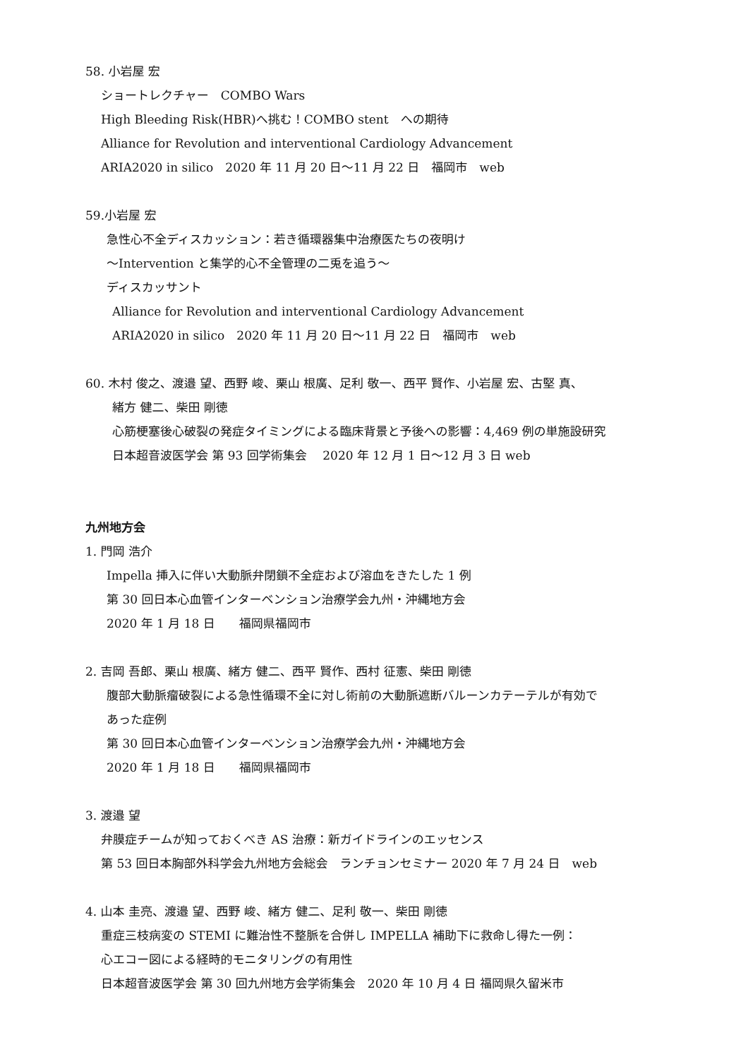58. 小岩屋 宏
ショートレクチャー　COMBO Wars
High Bleeding Risk(HBR)へ挑む！COMBO stent　への期待
Alliance for Revolution and interventional Cardiology Advancement
ARIA2020 in silico　2020 年 11 月 20 日～11 月 22 日　福岡市　web
59.小岩屋 宏
急性心不全ディスカッション：若き循環器集中治療医たちの夜明け
～Intervention と集学的心不全管理の二兎を追う～
ディスカッサント
Alliance for Revolution and interventional Cardiology Advancement
ARIA2020 in silico　2020 年 11 月 20 日～11 月 22 日　福岡市　web
60. 木村 俊之、渡邉 望、西野 峻、栗山 根廣、足利 敬一、西平 賢作、小岩屋 宏、古堅 真、
緒方 健二、柴田 剛徳
心筋梗塞後心破裂の発症タイミングによる臨床背景と予後への影響：4,469 例の単施設研究
日本超音波医学会 第 93 回学術集会　 2020 年 12 月 1 日～12 月 3 日 web
九州地方会
1. 門岡 浩介
Impella 挿入に伴い大動脈弁閉鎖不全症および溶血をきたした 1 例
第 30 回日本心血管インターベンション治療学会九州・沖縄地方会
2020 年 1 月 18 日　　福岡県福岡市
2. 吉岡 吾郎、栗山 根廣、緒方 健二、西平 賢作、西村 征憲、柴田 剛徳
腹部大動脈瘤破裂による急性循環不全に対し術前の大動脈遮断バルーンカテーテルが有効で
あった症例
第 30 回日本心血管インターベンション治療学会九州・沖縄地方会
2020 年 1 月 18 日　　福岡県福岡市
3. 渡邉 望
弁膜症チームが知っておくべき AS 治療：新ガイドラインのエッセンス
第 53 回日本胸部外科学会九州地方会総会　ランチョンセミナー 2020 年 7 月 24 日　web
4. 山本 圭亮、渡邉 望、西野 峻、緒方 健二、足利 敬一、柴田 剛徳
重症三枝病変の STEMI に難治性不整脈を合併し IMPELLA 補助下に救命し得た一例：
心エコー図による経時的モニタリングの有用性
日本超音波医学会 第 30 回九州地方会学術集会　2020 年 10 月 4 日 福岡県久留米市